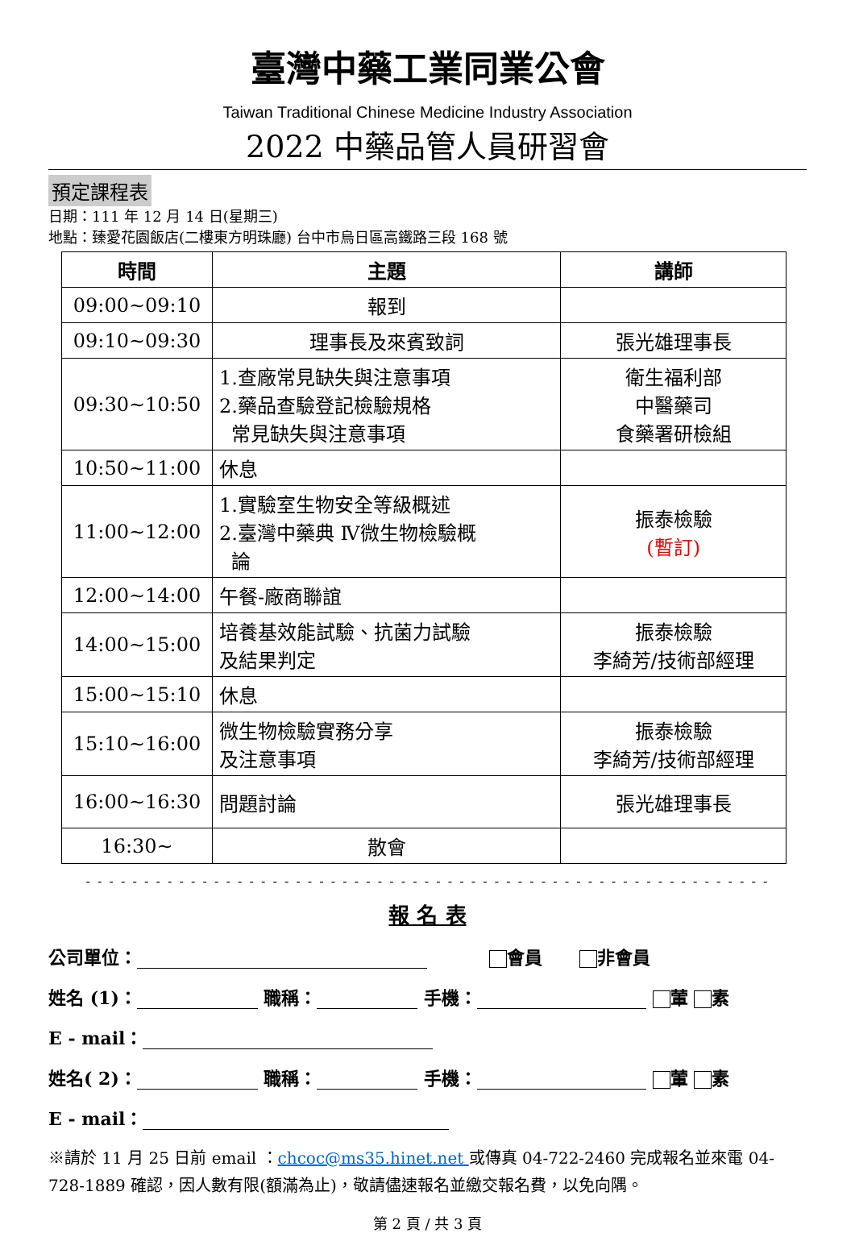臺灣中藥工業同業公會
Taiwan Traditional Chinese Medicine Industry Association
2022 中藥品管人員研習會
預定課程表
日期：111 年 12 月 14 日(星期三)
地點：臻愛花園飯店(二樓東方明珠廳) 台中市烏日區高鐵路三段 168 號
| 時間 | 主題 | 講師 |
| --- | --- | --- |
| 09:00~09:10 | 報到 | |
| 09:10~09:30 | 理事長及來賓致詞 | 張光雄理事長 |
| 09:30~10:50 | 1.查廠常見缺失與注意事項 2.藥品查驗登記檢驗規格 常見缺失與注意事項 | 衛生福利部 中醫藥司 食藥署研檢組 |
| 10:50~11:00 | 休息 | |
| 11:00~12:00 | 1.實驗室生物安全等級概述 2.臺灣中藥典 Ⅳ微生物檢驗概 論 | 振泰檢驗 (暫訂) |
| 12:00~14:00 | 午餐-廠商聯誼 | |
| 14:00~15:00 | 培養基效能試驗、抗菌力試驗 及結果判定 | 振泰檢驗 李綺芳/技術部經理 |
| 15:00~15:10 | 休息 | |
| 15:10~16:00 | 微生物檢驗實務分享 及注意事項 | 振泰檢驗 李綺芳/技術部經理 |
| 16:00~16:30 | 問題討論 | 張光雄理事長 |
| 16:30~ | 散會 | |
- - - - - - - - - - - - - - - - - - - - - - - - - - - - - - - - - - - - - - - - - - - - - - - - - - - - - - - - - - -
報 名 表
公司單位： 會員 非會員
姓名 (1)： 職稱： 手機： 葷 素
E - mail：
姓名( 2)： 職稱： 手機： 葷 素
E - mail：
※請於 11 月 25 日前 email ：chcoc@ms35.hinet.net 或傳真 04-722-2460 完成報名並來電 04-728-1889 確認，因人數有限(額滿為止)，敬請儘速報名並繳交報名費，以免向隅。
第 2 頁 / 共 3 頁